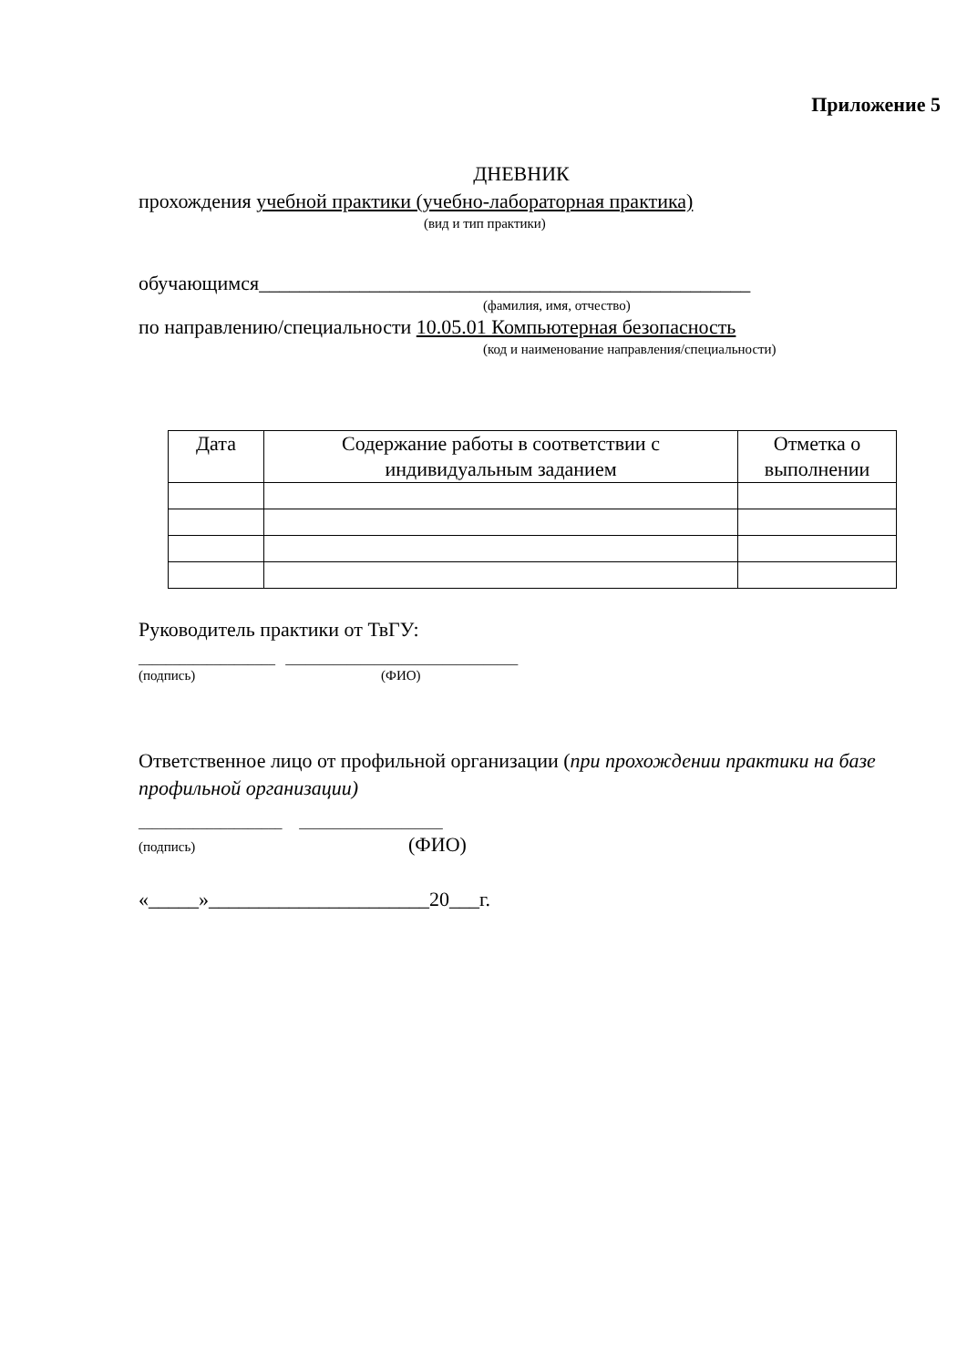Приложение 5
ДНЕВНИК
прохождения учебной практики (учебно-лабораторная практика)
(вид и тип практики)
обучающимся_________________________________________________
(фамилия, имя, отчество)
по направлению/специальности 10.05.01 Компьютерная безопасность
(код и наименование направления/специальности)
| Дата | Содержание работы в соответствии с индивидуальным заданием | Отметка о выполнении |
| --- | --- | --- |
Руководитель практики от ТвГУ:
____________________ __________________________________
(подпись) (ФИО)
Ответственное лицо от профильной организации (при прохождении практики на базе профильной организации)
_____________________ _____________________
(подпись) (ФИО)
«_____»______________________20___г.